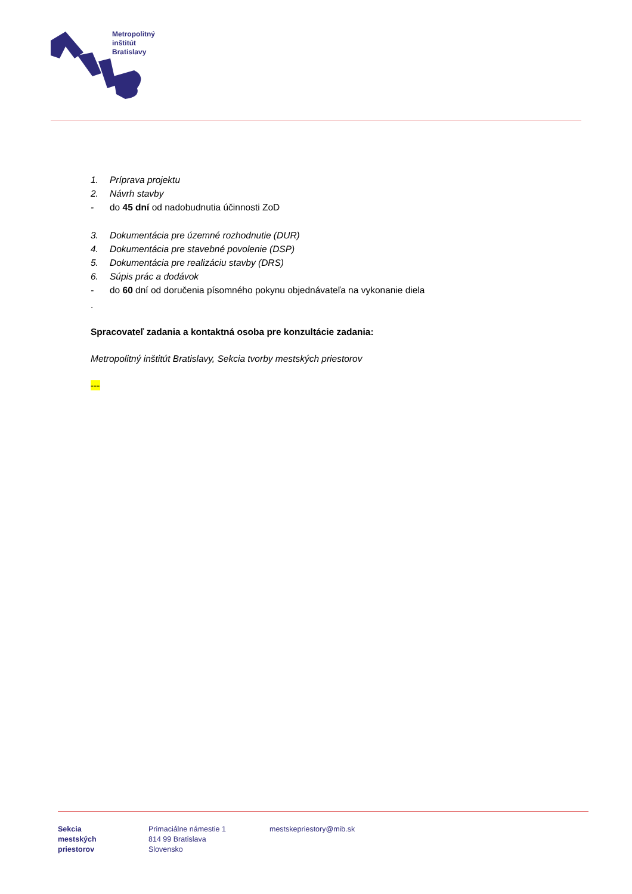Metropolitný
inštitút
Bratislavy
1. Príprava projektu
2. Návrh stavby
- do 45 dní od nadobudnutia účinnosti ZoD
3. Dokumentácia pre územné rozhodnutie (DUR)
4. Dokumentácia pre stavebné povolenie (DSP)
5. Dokumentácia pre realizáciu stavby (DRS)
6. Súpis prác a dodávok
- do 60 dní od doručenia písomného pokynu objednávateľa na vykonanie diela
.
Spracovateľ zadania a kontaktná osoba pre konzultácie zadania:
Metropolitný inštitút Bratislavy, Sekcia tvorby mestských priestorov
---
Sekcia
mestských
priestorov
Primaciálne námestie 1
814 99 Bratislava
Slovensko
mestskepriestory@mib.sk